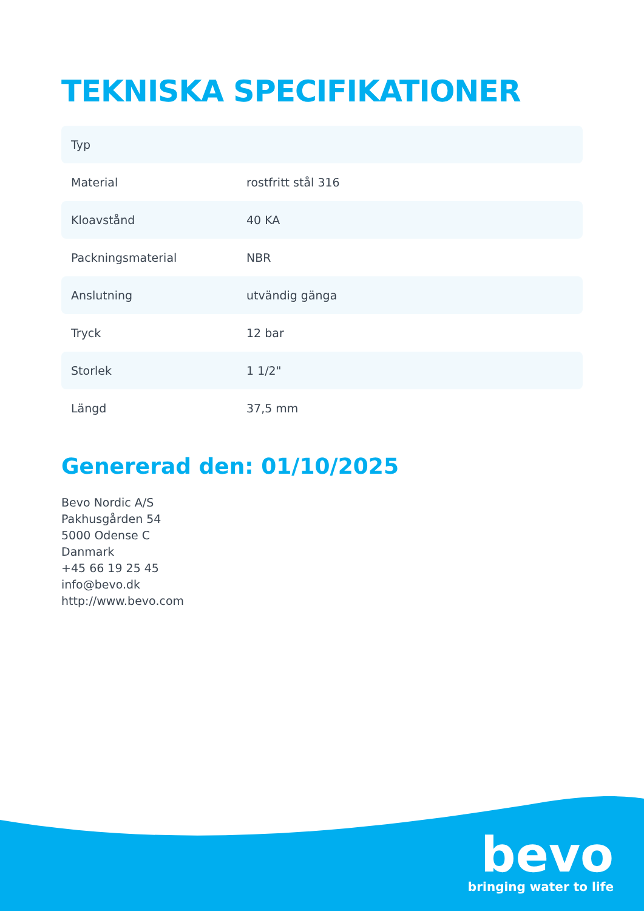TEKNISKA SPECIFIKATIONER
| Typ | |
| Material | rostfritt stål 316 |
| Kloavstånd | 40 KA |
| Packningsmaterial | NBR |
| Anslutning | utvändig gänga |
| Tryck | 12 bar |
| Storlek | 1 1/2" |
| Längd | 37,5 mm |
Genererad den: 01/10/2025
Bevo Nordic A/S
Pakhusgården 54
5000 Odense C
Danmark
+45 66 19 25 45
info@bevo.dk
http://www.bevo.com
bevo
bringing water to life